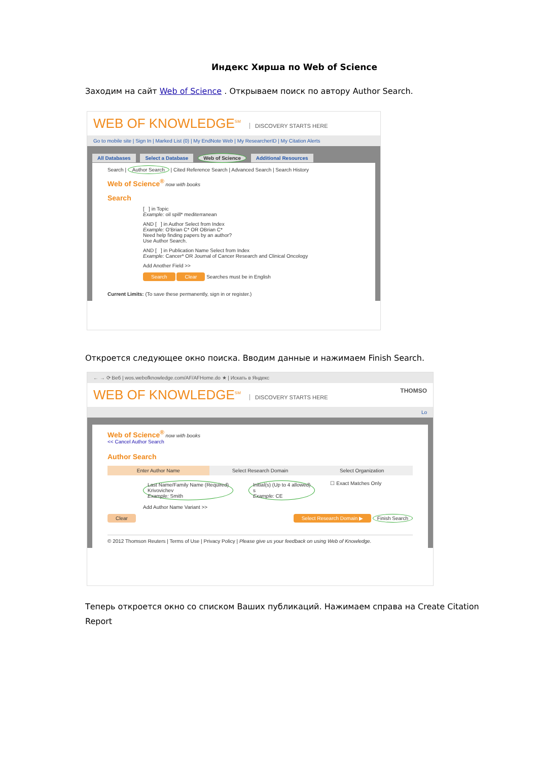Индекс Хирша по Web of Science
Заходим на сайт Web of Science . Открываем поиск по автору Author Search.
WEB OF KNOWLEDGE<sup>SM</sup> DISCOVERY STARTS HERE
Go to mobile site | Sign In | Marked List (0) | My EndNote Web | My ResearcherID | My Citation Alerts
All Databases Select a Database Web of Science Additional Resources
Search | Author Search | Cited Reference Search | Advanced Search | Search History
Web of Science<sup>®</sup> now with books
Search
[ ] in Topic
Example: oil spill* mediterranean
AND [ ] in Author Select from Index
Example: O'Brian C* OR OBrian C*
Need help finding papers by an author?
Use Author Search.
AND [ ] in Publication Name Select from Index
Example: Cancer* OR Journal of Cancer Research and Clinical Oncology
Add Another Field >>
Search Clear Searches must be in English
Current Limits: (To save these permanently, sign in or register.)
Откроется следующее окно поиска. Вводим данные и нажимаем Finish Search.
← → ⟳ Веб | wos.webofknowledge.com/AF/AFHome.do ★ | Искать в Яндекс
WEB OF KNOWLEDGE<sup>SM</sup> DISCOVERY STARTS HERE THOMSO
Lo
Web of Science<sup>®</sup> now with books
<< Cancel Author Search
Author Search
Enter Author Name Select Research Domain Select Organization
Last Name/Family Name (Required)
Krivovichev
Example: Smith
Initial(s) (Up to 4 allowed)
s
Example: CE
☐ Exact Matches Only
Add Author Name Variant >>
Clear Select Research Domain ▶ Finish Search
© 2012 Thomson Reuters | Terms of Use | Privacy Policy | Please give us your feedback on using Web of Knowledge.
Теперь откроется окно со списком Ваших публикаций. Нажимаем справа на Create Citation Report